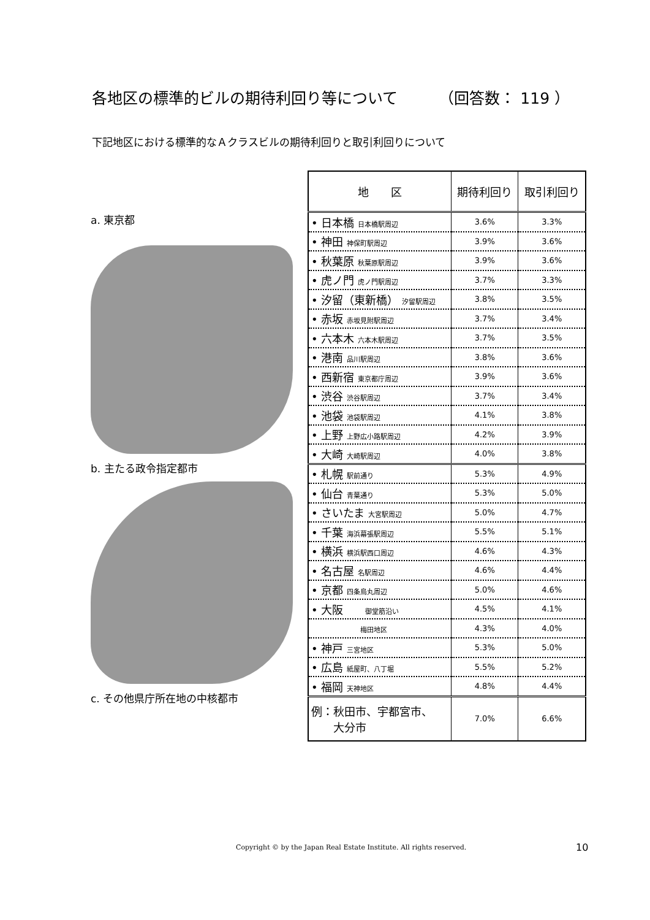各地区の標準的ビルの期待利回り等について （回答数： 119 ）
下記地区における標準的なＡクラスビルの期待利回りと取引利回りについて
a. 東京都
b. 主たる政令指定都市
c. その他県庁所在地の中核都市
| 地 区 | 期待利回り | 取引利回り |
| --- | --- | --- |
| • 日本橋 日本橋駅周辺 | 3.6% | 3.3% |
| • 神田 神保町駅周辺 | 3.9% | 3.6% |
| • 秋葉原 秋葉原駅周辺 | 3.9% | 3.6% |
| • 虎ノ門 虎ノ門駅周辺 | 3.7% | 3.3% |
| • 汐留（東新橋） 汐留駅周辺 | 3.8% | 3.5% |
| • 赤坂 赤坂見附駅周辺 | 3.7% | 3.4% |
| • 六本木 六本木駅周辺 | 3.7% | 3.5% |
| • 港南 品川駅周辺 | 3.8% | 3.6% |
| • 西新宿 東京都庁周辺 | 3.9% | 3.6% |
| • 渋谷 渋谷駅周辺 | 3.7% | 3.4% |
| • 池袋 池袋駅周辺 | 4.1% | 3.8% |
| • 上野 上野広小路駅周辺 | 4.2% | 3.9% |
| • 大崎 大崎駅周辺 | 4.0% | 3.8% |
| • 札幌 駅前通り | 5.3% | 4.9% |
| • 仙台 青葉通り | 5.3% | 5.0% |
| • さいたま 大宮駅周辺 | 5.0% | 4.7% |
| • 千葉 海浜幕張駅周辺 | 5.5% | 5.1% |
| • 横浜 横浜駅西口周辺 | 4.6% | 4.3% |
| • 名古屋 名駅周辺 | 4.6% | 4.4% |
| • 京都 四条烏丸周辺 | 5.0% | 4.6% |
| • 大阪 御堂筋沿い | 4.5% | 4.1% |
| 梅田地区 | 4.3% | 4.0% |
| • 神戸 三宮地区 | 5.3% | 5.0% |
| • 広島 紙屋町、八丁堀 | 5.5% | 5.2% |
| • 福岡 天神地区 | 4.8% | 4.4% |
| 例：秋田市、宇都宮市、 大分市 | 7.0% | 6.6% |
Copyright © by the Japan Real Estate Institute. All rights reserved.
10